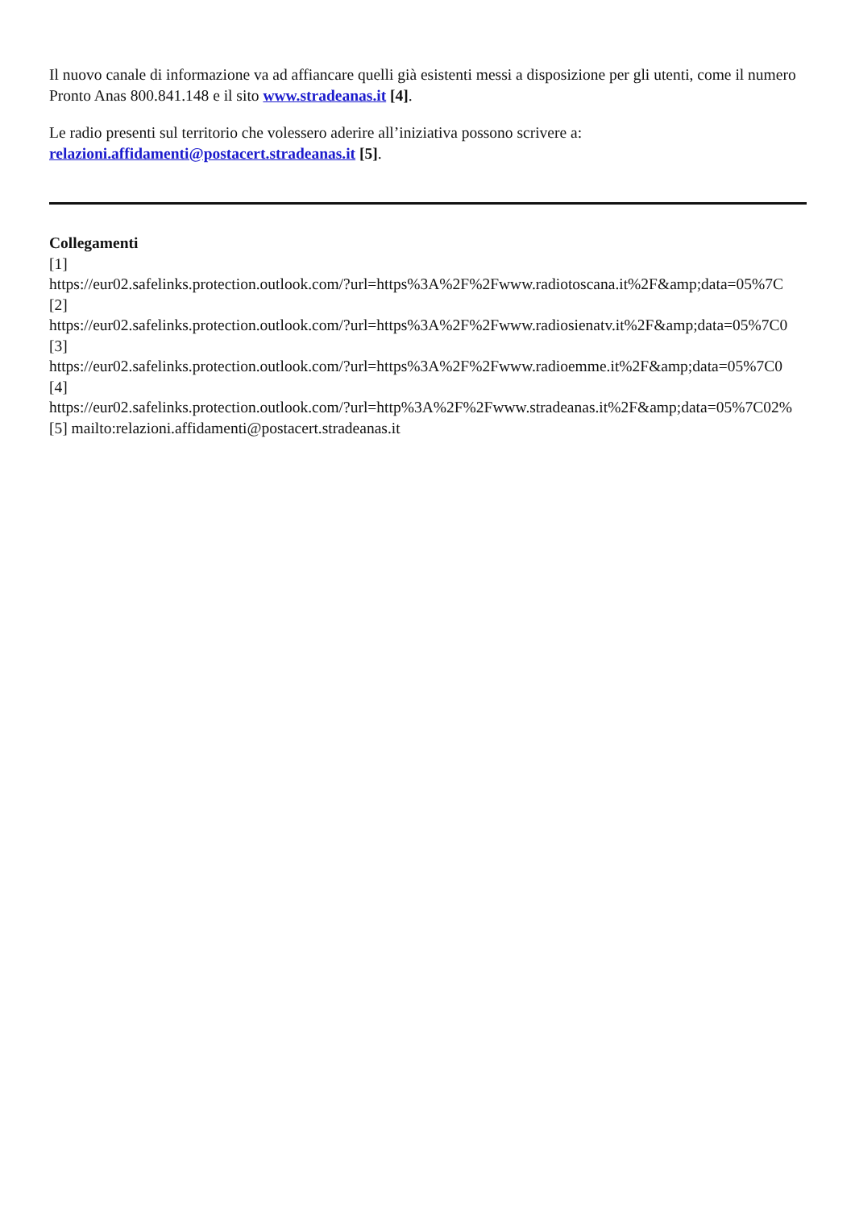Il nuovo canale di informazione va ad affiancare quelli già esistenti messi a disposizione per gli utenti, come il numero Pronto Anas 800.841.148 e il sito www.stradeanas.it [4].
Le radio presenti sul territorio che volessero aderire all’iniziativa possono scrivere a: relazioni.affidamenti@postacert.stradeanas.it [5].
Collegamenti
[1]
https://eur02.safelinks.protection.outlook.com/?url=https%3A%2F%2Fwww.radiotoscana.it%2F&amp;data=05%7C
[2]
https://eur02.safelinks.protection.outlook.com/?url=https%3A%2F%2Fwww.radiosienatv.it%2F&amp;data=05%7C0
[3]
https://eur02.safelinks.protection.outlook.com/?url=https%3A%2F%2Fwww.radioemme.it%2F&amp;data=05%7C0
[4]
https://eur02.safelinks.protection.outlook.com/?url=http%3A%2F%2Fwww.stradeanas.it%2F&amp;data=05%7C02%
[5] mailto:relazioni.affidamenti@postacert.stradeanas.it